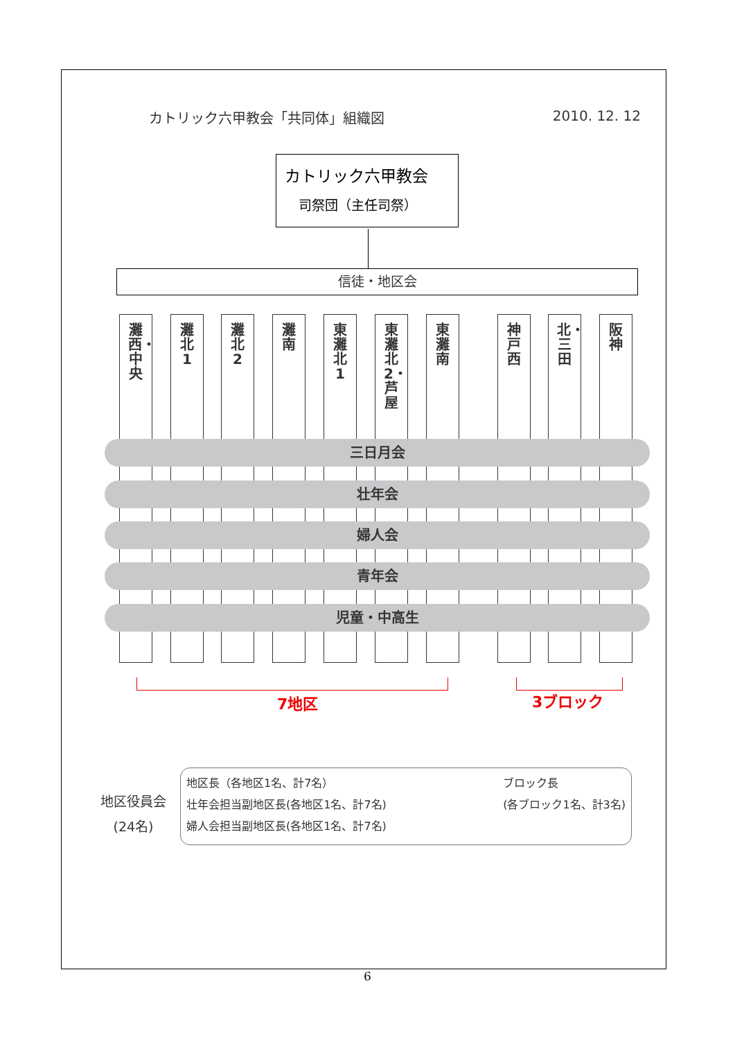カトリック六甲教会「共同体」組織図 2010. 12. 12
カトリック六甲教会
司祭団（主任司祭）
信徒・地区会
灘西・中央
灘北1 灘北2 灘南
東灘北1
東灘北2・芦屋
東灘南 神戸西
北・三田
阪神
三日月会
壮年会
婦人会
青年会
児童・中高生
7地区 3ブロック
地区役員会
(24名)
地区長（各地区1名、計7名）
壮年会担当副地区長(各地区1名、計7名)
婦人会担当副地区長(各地区1名、計7名)
ブロック長
(各ブロック1名、計3名)
6